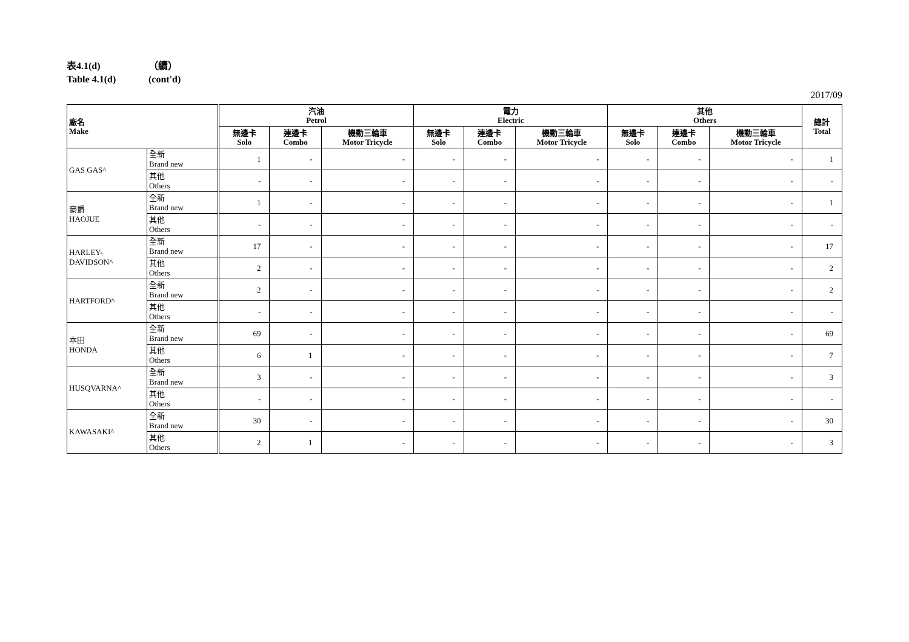表4.1(d) （續）
Table 4.1(d) (cont'd)
2017/09
| 廠名 Make | | 汽油 Petrol | | | 電力 Electric | | | 其他 Others | | | 總計 Total |
| --- | --- | --- | --- | --- | --- | --- | --- | --- | --- | --- | --- |
| | | 無邊卡 Solo | 連邊卡 Combo | 機動三輪車 Motor Tricycle | 無邊卡 Solo | 連邊卡 Combo | 機動三輪車 Motor Tricycle | 無邊卡 Solo | 連邊卡 Combo | 機動三輪車 Motor Tricycle | |
| GAS GAS^ | 全新 Brand new | 1 | - | - | - | - | - | - | - | - | 1 |
| | 其他 Others | - | - | - | - | - | - | - | - | - | - |
| 豪爵 HAOJUE | 全新 Brand new | 1 | - | - | - | - | - | - | - | - | 1 |
| | 其他 Others | - | - | - | - | - | - | - | - | - | - |
| HARLEY- DAVIDSON^ | 全新 Brand new | 17 | - | - | - | - | - | - | - | - | 17 |
| | 其他 Others | 2 | - | - | - | - | - | - | - | - | 2 |
| HARTFORD^ | 全新 Brand new | 2 | - | - | - | - | - | - | - | - | 2 |
| | 其他 Others | - | - | - | - | - | - | - | - | - | - |
| 本田 HONDA | 全新 Brand new | 69 | - | - | - | - | - | - | - | - | 69 |
| | 其他 Others | 6 | 1 | - | - | - | - | - | - | - | 7 |
| HUSQVARNA^ | 全新 Brand new | 3 | - | - | - | - | - | - | - | - | 3 |
| | 其他 Others | - | - | - | - | - | - | - | - | - | - |
| KAWASAKI^ | 全新 Brand new | 30 | - | - | - | - | - | - | - | - | 30 |
| | 其他 Others | 2 | 1 | - | - | - | - | - | - | - | 3 |